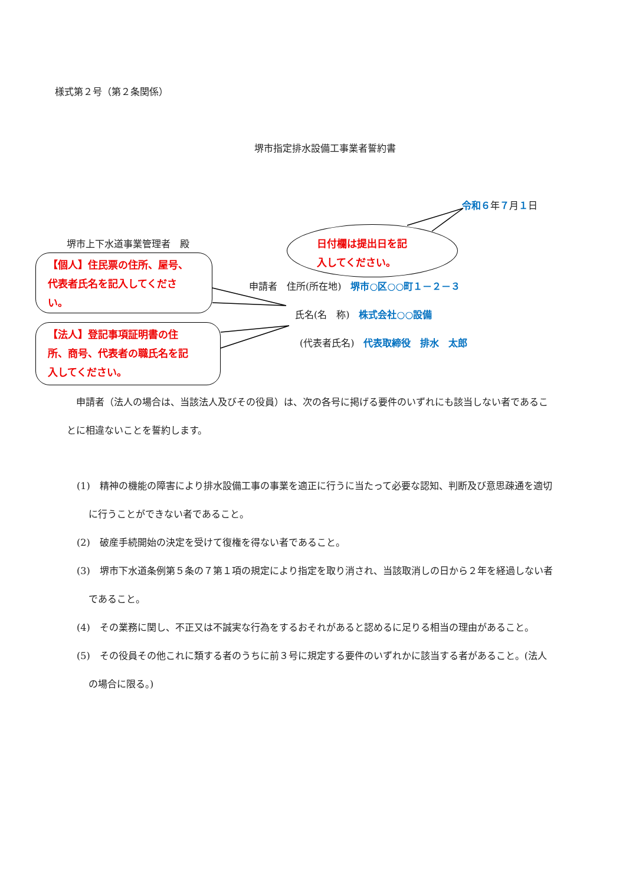様式第２号（第２条関係）
堺市指定排水設備工事業者誓約書
令和６年７月１日
堺市上下水道事業管理者　殿
日付欄は提出日を記
入してください。
【個人】住民票の住所、屋号、
代表者氏名を記入してくださ
い。
申請者　住所(所在地)　堺市○区○○町１－２－３
氏名(名　称)　株式会社○○設備
(代表者氏名)　代表取締役　排水　太郎
【法人】登記事項証明書の住
所、商号、代表者の職氏名を記
入してください。
　申請者（法人の場合は、当該法人及びその役員）は、次の各号に掲げる要件のいずれにも該当しない者であることに相違ないことを誓約します。
(1)　精神の機能の障害により排水設備工事の事業を適正に行うに当たって必要な認知、判断及び意思疎通を適切に行うことができない者であること。
(2)　破産手続開始の決定を受けて復権を得ない者であること。
(3)　堺市下水道条例第５条の７第１項の規定により指定を取り消され、当該取消しの日から２年を経過しない者であること。
(4)　その業務に関し、不正又は不誠実な行為をするおそれがあると認めるに足りる相当の理由があること。
(5)　その役員その他これに類する者のうちに前３号に規定する要件のいずれかに該当する者があること。(法人の場合に限る。)